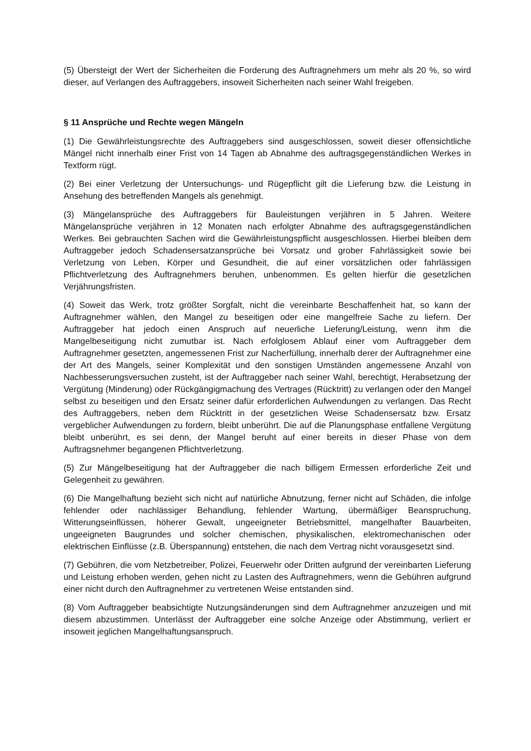(5) Übersteigt der Wert der Sicherheiten die Forderung des Auftragnehmers um mehr als 20 %, so wird dieser, auf Verlangen des Auftraggebers, insoweit Sicherheiten nach seiner Wahl freigeben.
§ 11 Ansprüche und Rechte wegen Mängeln
(1) Die Gewährleistungsrechte des Auftraggebers sind ausgeschlossen, soweit dieser offensichtliche Mängel nicht innerhalb einer Frist von 14 Tagen ab Abnahme des auftragsgegenständlichen Werkes in Textform rügt.
(2) Bei einer Verletzung der Untersuchungs- und Rügepflicht gilt die Lieferung bzw. die Leistung in Ansehung des betreffenden Mangels als genehmigt.
(3) Mängelansprüche des Auftraggebers für Bauleistungen verjähren in 5 Jahren. Weitere Mängelansprüche verjähren in 12 Monaten nach erfolgter Abnahme des auftragsgegenständlichen Werkes. Bei gebrauchten Sachen wird die Gewährleistungspflicht ausgeschlossen. Hierbei bleiben dem Auftraggeber jedoch Schadensersatzansprüche bei Vorsatz und grober Fahrlässigkeit sowie bei Verletzung von Leben, Körper und Gesundheit, die auf einer vorsätzlichen oder fahrlässigen Pflichtverletzung des Auftragnehmers beruhen, unbenommen. Es gelten hierfür die gesetzlichen Verjährungsfristen.
(4) Soweit das Werk, trotz größter Sorgfalt, nicht die vereinbarte Beschaffenheit hat, so kann der Auftragnehmer wählen, den Mangel zu beseitigen oder eine mangelfreie Sache zu liefern. Der Auftraggeber hat jedoch einen Anspruch auf neuerliche Lieferung/Leistung, wenn ihm die Mangelbeseitigung nicht zumutbar ist. Nach erfolglosem Ablauf einer vom Auftraggeber dem Auftragnehmer gesetzten, angemessenen Frist zur Nacherfüllung, innerhalb derer der Auftragnehmer eine der Art des Mangels, seiner Komplexität und den sonstigen Umständen angemessene Anzahl von Nachbesserungsversuchen zusteht, ist der Auftraggeber nach seiner Wahl, berechtigt, Herabsetzung der Vergütung (Minderung) oder Rückgängigmachung des Vertrages (Rücktritt) zu verlangen oder den Mangel selbst zu beseitigen und den Ersatz seiner dafür erforderlichen Aufwendungen zu verlangen. Das Recht des Auftraggebers, neben dem Rücktritt in der gesetzlichen Weise Schadensersatz bzw. Ersatz vergeblicher Aufwendungen zu fordern, bleibt unberührt. Die auf die Planungsphase entfallene Vergütung bleibt unberührt, es sei denn, der Mangel beruht auf einer bereits in dieser Phase von dem Auftragsnehmer begangenen Pflichtverletzung.
(5) Zur Mängelbeseitigung hat der Auftraggeber die nach billigem Ermessen erforderliche Zeit und Gelegenheit zu gewähren.
(6) Die Mangelhaftung bezieht sich nicht auf natürliche Abnutzung, ferner nicht auf Schäden, die infolge fehlender oder nachlässiger Behandlung, fehlender Wartung, übermäßiger Beanspruchung, Witterungseinflüssen, höherer Gewalt, ungeeigneter Betriebsmittel, mangelhafter Bauarbeiten, ungeeigneten Baugrundes und solcher chemischen, physikalischen, elektromechanischen oder elektrischen Einflüsse (z.B. Überspannung) entstehen, die nach dem Vertrag nicht vorausgesetzt sind.
(7) Gebühren, die vom Netzbetreiber, Polizei, Feuerwehr oder Dritten aufgrund der vereinbarten Lieferung und Leistung erhoben werden, gehen nicht zu Lasten des Auftragnehmers, wenn die Gebühren aufgrund einer nicht durch den Auftragnehmer zu vertretenen Weise entstanden sind.
(8) Vom Auftraggeber beabsichtigte Nutzungsänderungen sind dem Auftragnehmer anzuzeigen und mit diesem abzustimmen. Unterlässt der Auftraggeber eine solche Anzeige oder Abstimmung, verliert er insoweit jeglichen Mangelhaftungsanspruch.